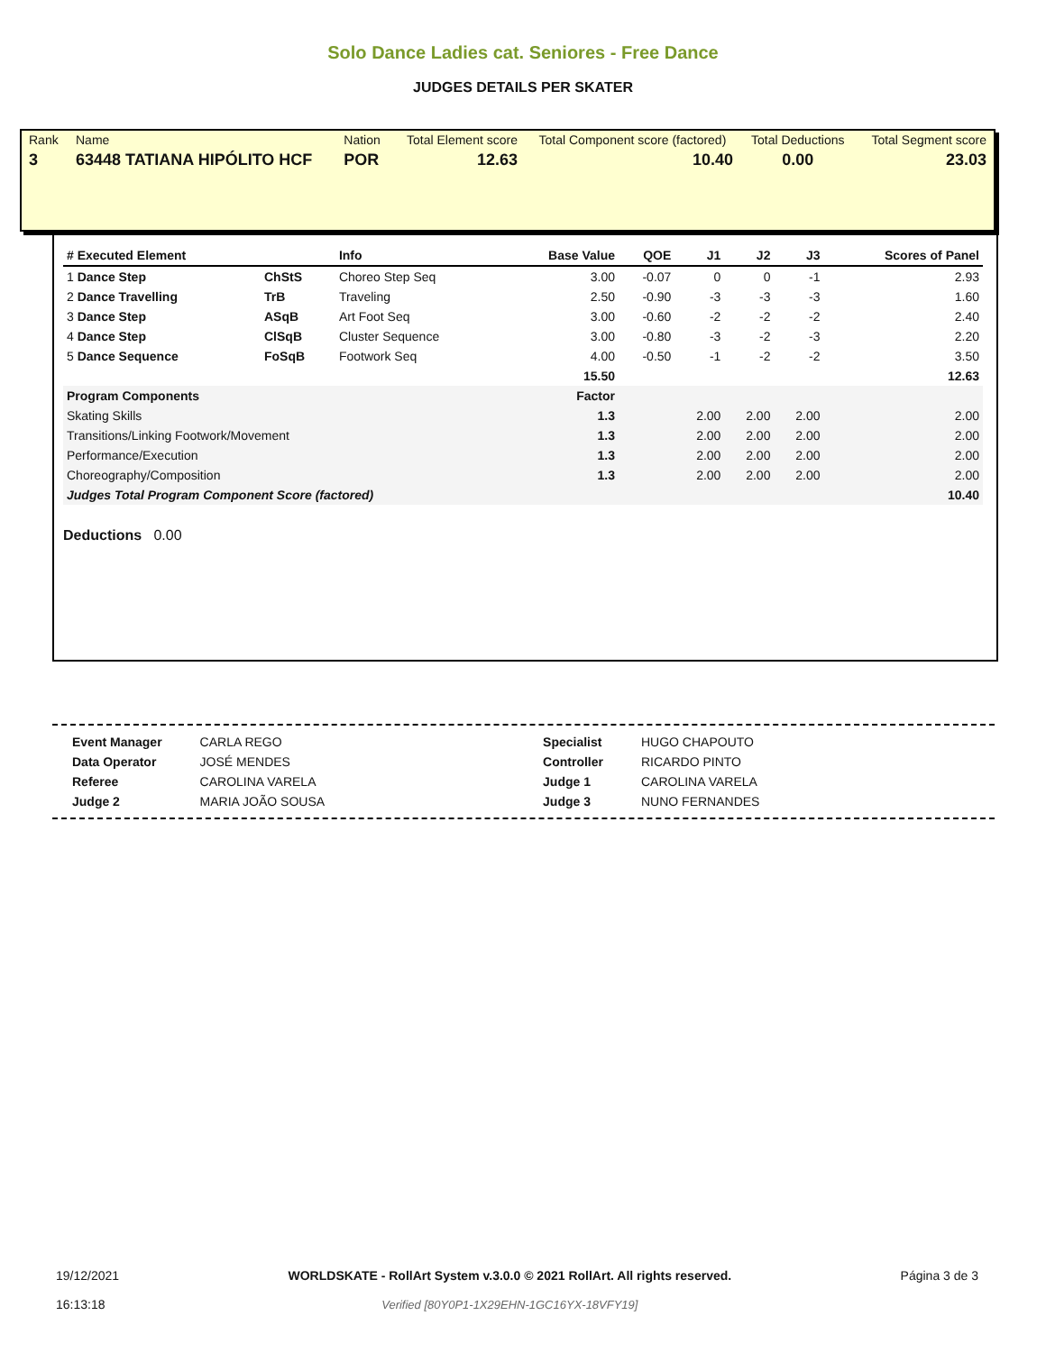Solo Dance Ladies cat. Seniores - Free Dance
JUDGES DETAILS PER SKATER
| Rank | Name | Nation | Total Element score | Total Component score (factored) | Total Deductions | Total Segment score |
| 3 | 63448 TATIANA HIPÓLITO HCF | POR | 12.63 | 10.40 | 0.00 | 23.03 |
| # Executed Element | | Info | Base Value | QOE | J1 | J2 | J3 | Scores of Panel |
| --- | --- | --- | --- | --- | --- | --- | --- | --- |
| 1 Dance Step | ChStS | Choreo Step Seq | 3.00 | -0.07 | 0 | 0 | -1 | 2.93 |
| 2 Dance Travelling | TrB | Traveling | 2.50 | -0.90 | -3 | -3 | -3 | 1.60 |
| 3 Dance Step | ASqB | Art Foot Seq | 3.00 | -0.60 | -2 | -2 | -2 | 2.40 |
| 4 Dance Step | ClSqB | Cluster Sequence | 3.00 | -0.80 | -3 | -2 | -3 | 2.20 |
| 5 Dance Sequence | FoSqB | Footwork Seq | 4.00 | -0.50 | -1 | -2 | -2 | 3.50 |
| | | | 15.50 | | | | | 12.63 |
| Program Components | | | Factor | | | | | |
| Skating Skills | | | 1.3 | | 2.00 | 2.00 | 2.00 | 2.00 |
| Transitions/Linking Footwork/Movement | | | 1.3 | | 2.00 | 2.00 | 2.00 | 2.00 |
| Performance/Execution | | | 1.3 | | 2.00 | 2.00 | 2.00 | 2.00 |
| Choreography/Composition | | | 1.3 | | 2.00 | 2.00 | 2.00 | 2.00 |
| Judges Total Program Component Score (factored) | | | | | | | | 10.40 |
Deductions 0.00
| Event Manager | CARLA REGO | Specialist | HUGO CHAPOUTO |
| Data Operator | JOSÉ MENDES | Controller | RICARDO PINTO |
| Referee | CAROLINA VARELA | Judge 1 | CAROLINA VARELA |
| Judge 2 | MARIA JOÃO SOUSA | Judge 3 | NUNO FERNANDES |
19/12/2021
16:13:18
WORLDSKATE - RollArt System v.3.0.0 © 2021 RollArt. All rights reserved.
Verified [80Y0P1-1X29EHN-1GC16YX-18VFY19]
Página 3 de 3